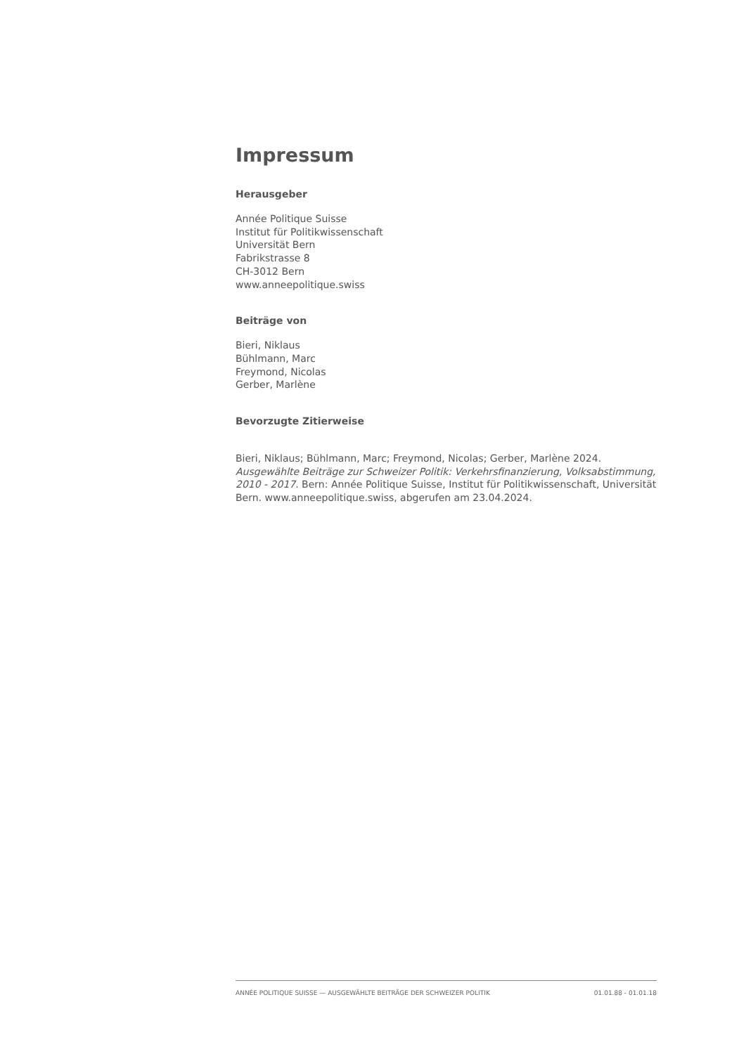Impressum
Herausgeber
Année Politique Suisse
Institut für Politikwissenschaft
Universität Bern
Fabrikstrasse 8
CH-3012 Bern
www.anneepolitique.swiss
Beiträge von
Bieri, Niklaus
Bühlmann, Marc
Freymond, Nicolas
Gerber, Marlène
Bevorzugte Zitierweise
Bieri, Niklaus; Bühlmann, Marc; Freymond, Nicolas; Gerber, Marlène 2024. Ausgewählte Beiträge zur Schweizer Politik: Verkehrsfinanzierung, Volksabstimmung, 2010 - 2017. Bern: Année Politique Suisse, Institut für Politikwissenschaft, Universität Bern. www.anneepolitique.swiss, abgerufen am 23.04.2024.
ANNÉE POLITIQUE SUISSE — AUSGEWÄHLTE BEITRÄGE DER SCHWEIZER POLITIK 01.01.88 - 01.01.18